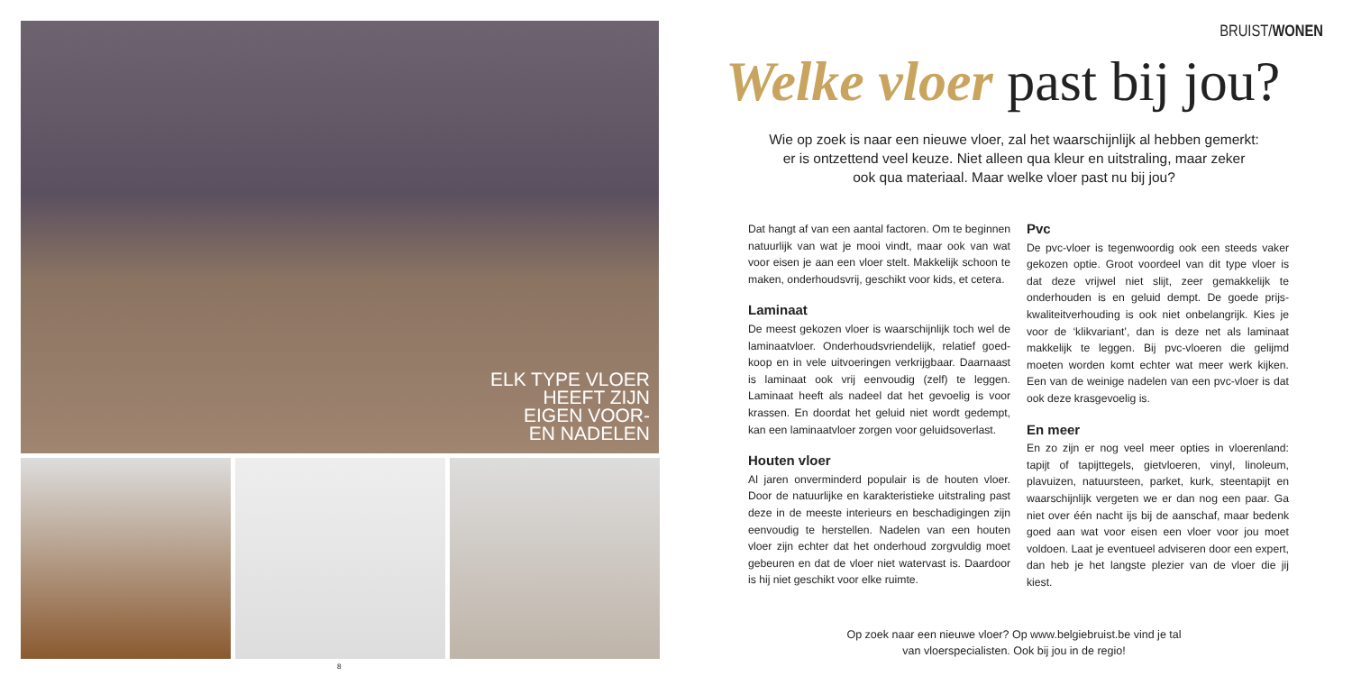ELK TYPE VLOER
HEEFT ZIJN
EIGEN VOOR-
EN NADELEN
8
BRUIST/WONEN
Welke vloer past bij jou?
Wie op zoek is naar een nieuwe vloer, zal het waarschijnlijk al hebben gemerkt:
er is ontzettend veel keuze. Niet alleen qua kleur en uitstraling, maar zeker
ook qua materiaal. Maar welke vloer past nu bij jou?
Dat hangt af van een aantal factoren. Om te beginnen natuurlijk van wat je mooi vindt, maar ook van wat voor eisen je aan een vloer stelt. Makkelijk schoon te maken, onderhoudsvrij, geschikt voor kids, et cetera.
Laminaat
De meest gekozen vloer is waarschijnlijk toch wel de laminaatvloer. Onderhoudsvriendelijk, relatief goed­koop en in vele uitvoeringen verkrijgbaar. Daarnaast is laminaat ook vrij eenvoudig (zelf) te leggen. Laminaat heeft als nadeel dat het gevoelig is voor krassen. En doordat het geluid niet wordt gedempt, kan een laminaatvloer zorgen voor geluidsoverlast.
Houten vloer
Al jaren onverminderd populair is de houten vloer. Door de natuurlijke en karakteristieke uitstraling past deze in de meeste interieurs en beschadigingen zijn eenvoudig te herstellen. Nadelen van een houten vloer zijn echter dat het onderhoud zorgvuldig moet gebeuren en dat de vloer niet watervast is. Daardoor is hij niet geschikt voor elke ruimte.
Pvc
De pvc-vloer is tegenwoordig ook een steeds vaker gekozen optie. Groot voordeel van dit type vloer is dat deze vrijwel niet slijt, zeer gemakkelijk te onderhouden is en geluid dempt. De goede prijs-kwaliteitverhouding is ook niet onbelangrijk. Kies je voor de ‘klikvariant’, dan is deze net als laminaat makkelijk te leggen. Bij pvc-vloeren die gelijmd moeten worden komt echter wat meer werk kijken. Een van de weinige nadelen van een pvc-vloer is dat ook deze krasgevoelig is.
En meer
En zo zijn er nog veel meer opties in vloerenland: tapijt of tapijttegels, gietvloeren, vinyl, linoleum, plavuizen, natuursteen, parket, kurk, steentapijt en waarschijnlijk vergeten we er dan nog een paar. Ga niet over één nacht ijs bij de aanschaf, maar bedenk goed aan wat voor eisen een vloer voor jou moet voldoen. Laat je eventueel adviseren door een expert, dan heb je het langste plezier van de vloer die jij kiest.
Op zoek naar een nieuwe vloer? Op www.belgiebruist.be vind je tal
van vloerspecialisten. Ook bij jou in de regio!